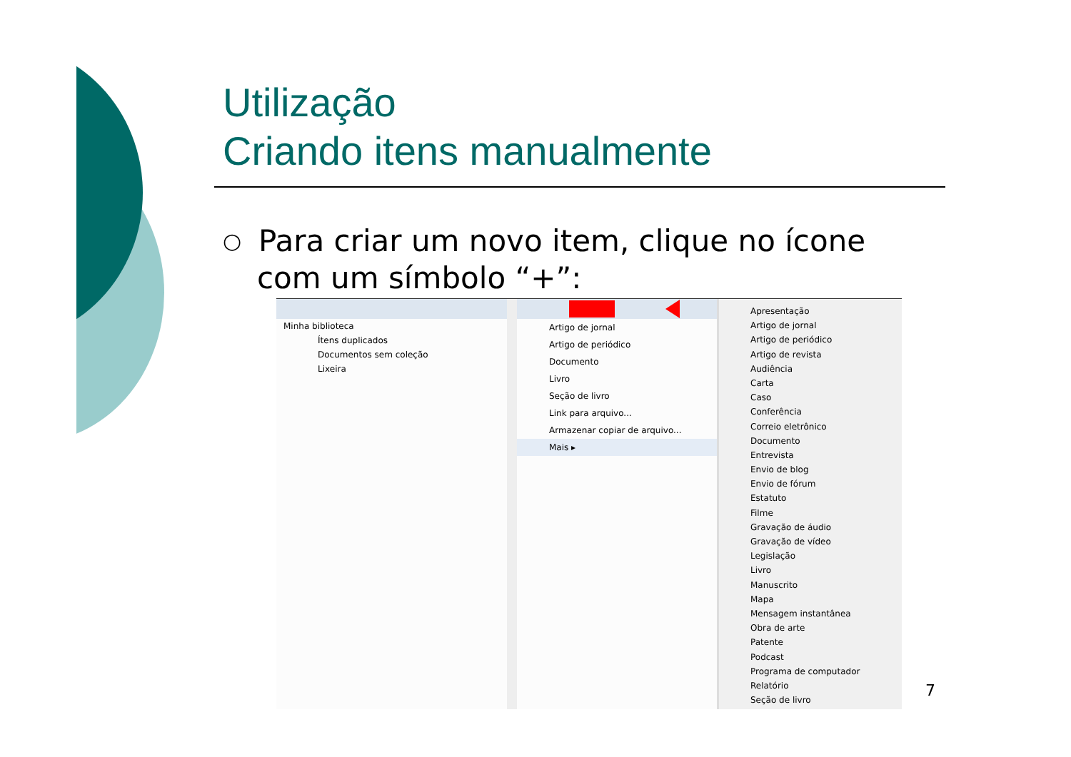Utilização
Criando itens manualmente
○
Para criar um novo item, clique no ícone com um símbolo “+”:
Minha biblioteca
Ítens duplicados
Documentos sem coleção
Lixeira
Artigo de jornal
Artigo de periódico
Documento
Livro
Seção de livro
Link para arquivo...
Armazenar copiar de arquivo...
Mais ▸
Apresentação
Artigo de jornal
Artigo de periódico
Artigo de revista
Audiência
Carta
Caso
Conferência
Correio eletrônico
Documento
Entrevista
Envio de blog
Envio de fórum
Estatuto
Filme
Gravação de áudio
Gravação de vídeo
Legislação
Livro
Manuscrito
Mapa
Mensagem instantânea
Obra de arte
Patente
Podcast
Programa de computador
Relatório
Seção de livro
7